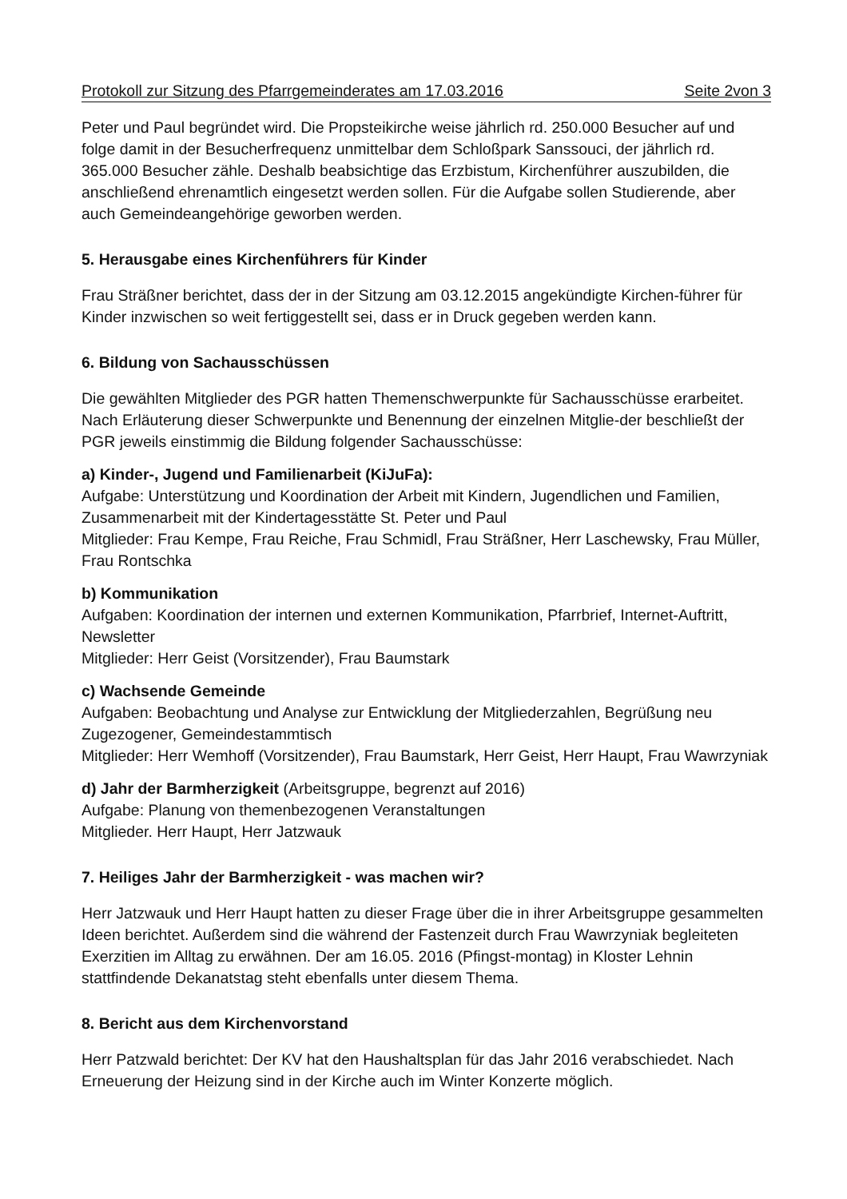Protokoll zur Sitzung des Pfarrgemeinderates am 17.03.2016 Seite 2von 3
Peter und Paul begründet wird. Die Propsteikirche weise jährlich rd. 250.000 Besucher auf und folge damit in der Besucherfrequenz unmittelbar dem Schloßpark Sanssouci, der jährlich rd. 365.000 Besucher zähle. Deshalb beabsichtige das Erzbistum, Kirchenführer auszubilden, die anschließend ehrenamtlich eingesetzt werden sollen. Für die Aufgabe sollen Studierende, aber auch Gemeindeangehörige geworben werden.
5. Herausgabe eines Kirchenführers für Kinder
Frau Sträßner berichtet, dass der in der Sitzung am 03.12.2015 angekündigte Kirchen-führer für Kinder inzwischen so weit fertiggestellt sei, dass er in Druck gegeben werden kann.
6. Bildung von Sachausschüssen
Die gewählten Mitglieder des PGR hatten Themenschwerpunkte für Sachausschüsse erarbeitet. Nach Erläuterung dieser Schwerpunkte und Benennung der einzelnen Mitglie-der beschließt der PGR jeweils einstimmig die Bildung folgender Sachausschüsse:
a) Kinder-, Jugend und Familienarbeit (KiJuFa):
Aufgabe: Unterstützung und Koordination der Arbeit mit Kindern, Jugendlichen und Familien, Zusammenarbeit mit der Kindertagesstätte St. Peter und Paul
Mitglieder: Frau Kempe, Frau Reiche, Frau Schmidl, Frau Sträßner, Herr Laschewsky, Frau Müller, Frau Rontschka
b) Kommunikation
Aufgaben: Koordination der internen und externen Kommunikation, Pfarrbrief, Internet-Auftritt, Newsletter
Mitglieder: Herr Geist (Vorsitzender), Frau Baumstark
c) Wachsende Gemeinde
Aufgaben: Beobachtung und Analyse zur Entwicklung der Mitgliederzahlen, Begrüßung neu Zugezogener, Gemeindestammtisch
Mitglieder: Herr Wemhoff (Vorsitzender), Frau Baumstark, Herr Geist, Herr Haupt, Frau Wawrzyniak
d) Jahr der Barmherzigkeit (Arbeitsgruppe, begrenzt auf 2016)
Aufgabe: Planung von themenbezogenen Veranstaltungen
Mitglieder. Herr Haupt, Herr Jatzwauk
7. Heiliges Jahr der Barmherzigkeit - was machen wir?
Herr Jatzwauk und Herr Haupt hatten zu dieser Frage über die in ihrer Arbeitsgruppe gesammelten Ideen berichtet. Außerdem sind die während der Fastenzeit durch Frau Wawrzyniak begleiteten Exerzitien im Alltag zu erwähnen. Der am 16.05. 2016 (Pfingst-montag) in Kloster Lehnin stattfindende Dekanatstag steht ebenfalls unter diesem Thema.
8. Bericht aus dem Kirchenvorstand
Herr Patzwald berichtet: Der KV hat den Haushaltsplan für das Jahr 2016 verabschiedet. Nach Erneuerung der Heizung sind in der Kirche auch im Winter Konzerte möglich.